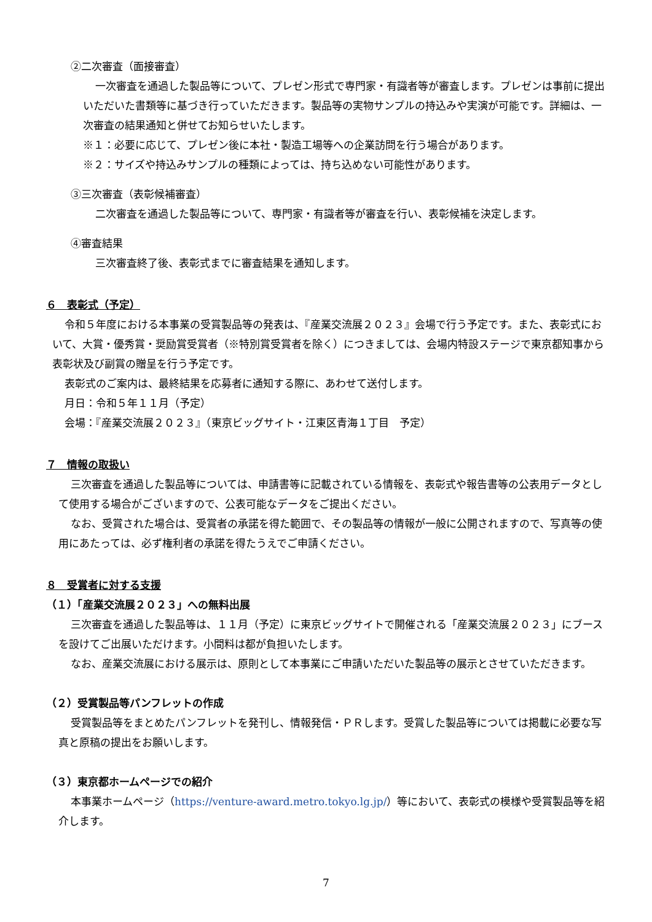②二次審査（面接審査）
一次審査を通過した製品等について、プレゼン形式で専門家・有識者等が審査します。プレゼンは事前に提出いただいた書類等に基づき行っていただきます。製品等の実物サンプルの持込みや実演が可能です。詳細は、一次審査の結果通知と併せてお知らせいたします。
※１：必要に応じて、プレゼン後に本社・製造工場等への企業訪問を行う場合があります。
※２：サイズや持込みサンプルの種類によっては、持ち込めない可能性があります。
③三次審査（表彰候補審査）
二次審査を通過した製品等について、専門家・有識者等が審査を行い、表彰候補を決定します。
④審査結果
三次審査終了後、表彰式までに審査結果を通知します。
６　表彰式（予定）
令和５年度における本事業の受賞製品等の発表は、『産業交流展２０２３』会場で行う予定です。また、表彰式において、大賞・優秀賞・奨励賞受賞者（※特別賞受賞者を除く）につきましては、会場内特設ステージで東京都知事から表彰状及び副賞の贈呈を行う予定です。
表彰式のご案内は、最終結果を応募者に通知する際に、あわせて送付します。
月日：令和５年１１月（予定）
会場：『産業交流展２０２３』（東京ビッグサイト・江東区青海１丁目　予定）
７　情報の取扱い
三次審査を通過した製品等については、申請書等に記載されている情報を、表彰式や報告書等の公表用データとして使用する場合がございますので、公表可能なデータをご提出ください。
なお、受賞された場合は、受賞者の承諾を得た範囲で、その製品等の情報が一般に公開されますので、写真等の使用にあたっては、必ず権利者の承諾を得たうえでご申請ください。
８　受賞者に対する支援
（１）「産業交流展２０２３」への無料出展
三次審査を通過した製品等は、１１月（予定）に東京ビッグサイトで開催される「産業交流展２０２３」にブースを設けてご出展いただけます。小間料は都が負担いたします。
なお、産業交流展における展示は、原則として本事業にご申請いただいた製品等の展示とさせていただきます。
（２）受賞製品等パンフレットの作成
受賞製品等をまとめたパンフレットを発刊し、情報発信・ＰＲします。受賞した製品等については掲載に必要な写真と原稿の提出をお願いします。
（３）東京都ホームページでの紹介
本事業ホームページ（https://venture-award.metro.tokyo.lg.jp/）等において、表彰式の模様や受賞製品等を紹介します。
7